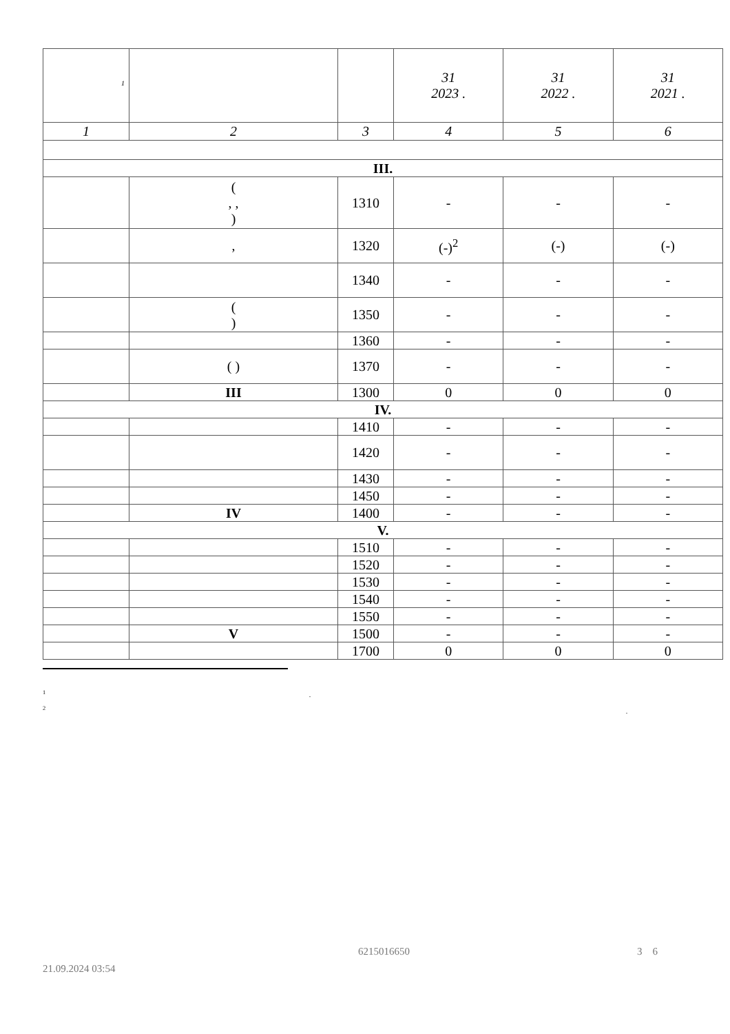| <sup>1</sup> | | | 31 2023 . | 31 2022 . | 31 2021 . |
| --- | --- | --- | --- | --- | --- |
| 1 | 2 | 3 | 4 | 5 | 6 |
| III. | | | | | |
| | ( , , ) | 1310 | - | - | - |
| | , | 1320 | (-)<sup>2</sup> | (-) | (-) |
| | | 1340 | - | - | - |
| | ( ) | 1350 | - | - | - |
| | | 1360 | - | - | - |
| | ( ) | 1370 | - | - | - |
| | III | 1300 | 0 | 0 | 0 |
| IV. | | | | | |
| | | 1410 | - | - | - |
| | | 1420 | - | - | - |
| | | 1430 | - | - | - |
| | | 1450 | - | - | - |
| | IV | 1400 | - | - | - |
| V. | | | | | |
| | | 1510 | - | - | - |
| | | 1520 | - | - | - |
| | | 1530 | - | - | - |
| | | 1540 | - | - | - |
| | | 1550 | - | - | - |
| | V | 1500 | - | - | - |
| | | 1700 | 0 | 0 | 0 |
<sup>1</sup> .
<sup>2</sup> .
6215016650 3 6
21.09.2024 03:54